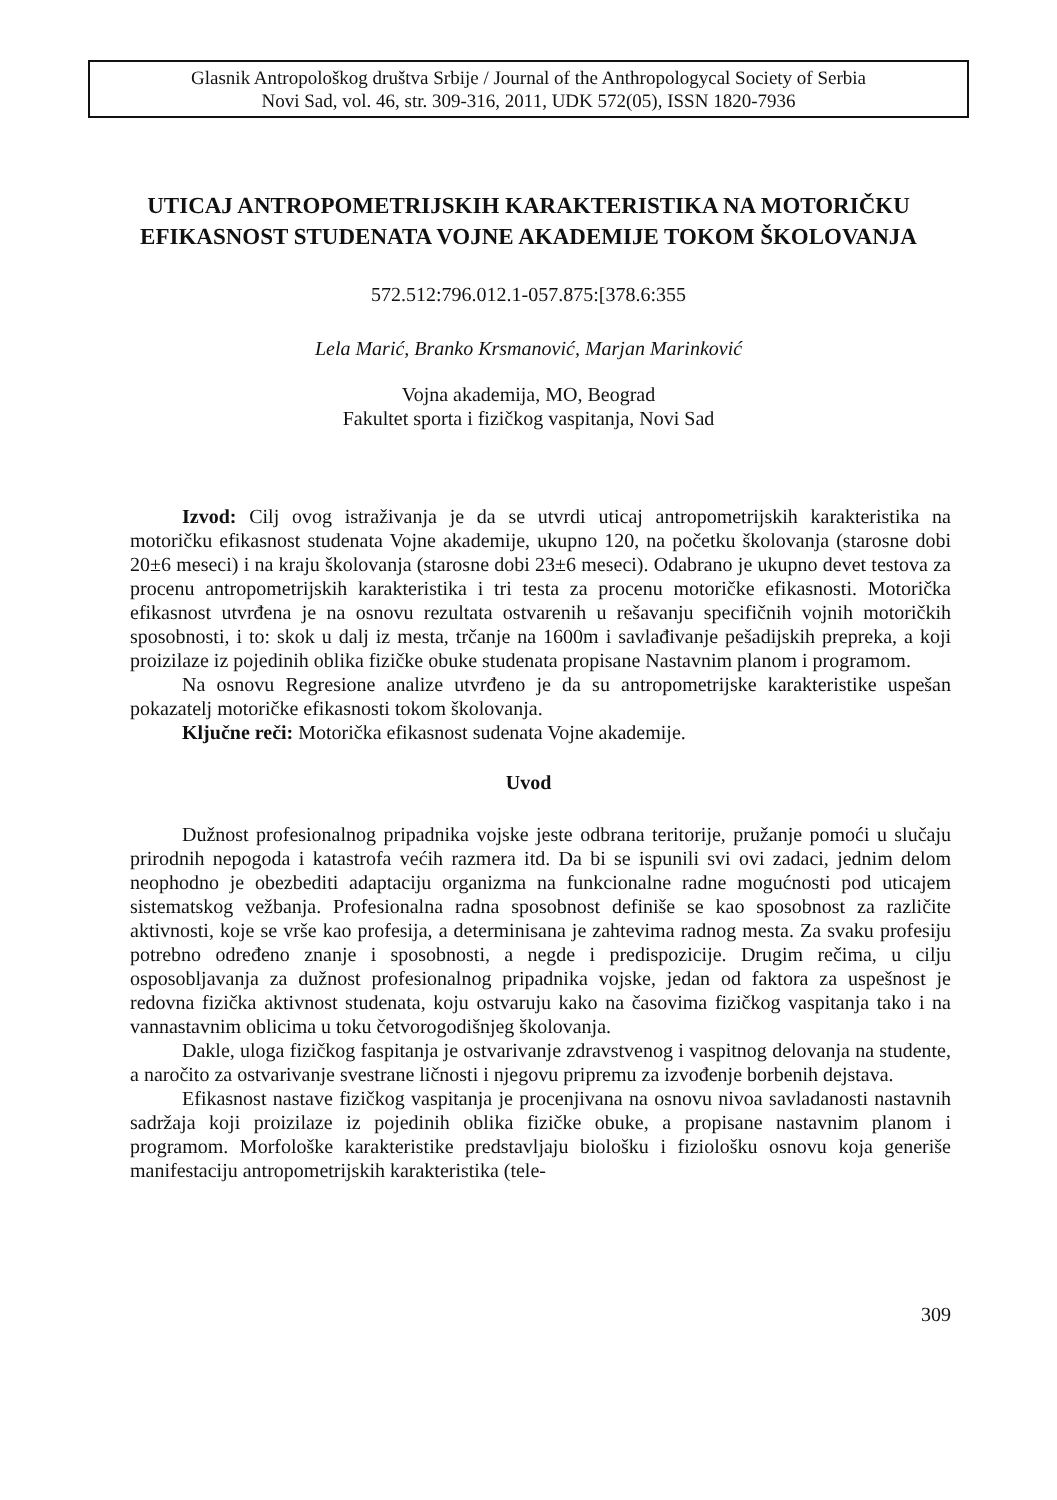Glasnik Antropološkog društva Srbije / Journal of the Anthropologycal Society of Serbia
Novi Sad, vol. 46, str. 309-316, 2011, UDK 572(05), ISSN 1820-7936
UTICAJ ANTROPOMETRIJSKIH KARAKTERISTIKA NA MOTORIČKU EFIKASNOST STUDENATA VOJNE AKADEMIJE TOKOM ŠKOLOVANJA
572.512:796.012.1-057.875:[378.6:355
Lela Marić, Branko Krsmanović, Marjan Marinković
Vojna akademija, MO, Beograd
Fakultet sporta i fizičkog vaspitanja, Novi Sad
Izvod: Cilj ovog istraživanja je da se utvrdi uticaj antropometrijskih karakteristika na motoričku efikasnost studenata Vojne akademije, ukupno 120, na početku školovanja (starosne dobi 20±6 meseci) i na kraju školovanja (starosne dobi 23±6 meseci). Odabrano je ukupno devet testova za procenu antropometrijskih karakteristika i tri testa za procenu motoričke efikasnosti. Motorička efikasnost utvrđena je na osnovu rezultata ostvarenih u rešavanju specifičnih vojnih motoričkih sposobnosti, i to: skok u dalj iz mesta, trčanje na 1600m i savlađivanje pešadijskih prepreka, a koji proizilaze iz pojedinih oblika fizičke obuke studenata propisane Nastavnim planom i programom.
Na osnovu Regresione analize utvrđeno je da su antropometrijske karakteristike uspešan pokazatelj motoričke efikasnosti tokom školovanja.
Ključne reči: Motorička efikasnost sudenata Vojne akademije.
Uvod
Dužnost profesionalnog pripadnika vojske jeste odbrana teritorije, pružanje pomoći u slučaju prirodnih nepogoda i katastrofa većih razmera itd. Da bi se ispunili svi ovi zadaci, jednim delom neophodno je obezbediti adaptaciju organizma na funkcionalne radne mogućnosti pod uticajem sistematskog vežbanja. Profesionalna radna sposobnost definiše se kao sposobnost za različite aktivnosti, koje se vrše kao profesija, a determinisana je zahtevima radnog mesta. Za svaku profesiju potrebno određeno znanje i sposobnosti, a negde i predispozicije. Drugim rečima, u cilju osposobljavanja za dužnost profesionalnog pripadnika vojske, jedan od faktora za uspešnost je redovna fizička aktivnost studenata, koju ostvaruju kako na časovima fizičkog vaspitanja tako i na vannastavnim oblicima u toku četvorogodišnjeg školovanja.
Dakle, uloga fizičkog faspitanja je ostvarivanje zdravstvenog i vaspitnog delovanja na studente, a naročito za ostvarivanje svestrane ličnosti i njegovu pripremu za izvođenje borbenih dejstava.
Efikasnost nastave fizičkog vaspitanja je procenjivana na osnovu nivoa savladanosti nastavnih sadržaja koji proizilaze iz pojedinih oblika fizičke obuke, a propisane nastavnim planom i programom. Morfološke karakteristike predstavljaju biološku i fiziološku osnovu koja generiše manifestaciju antropometrijskih karakteristika (tele-
309